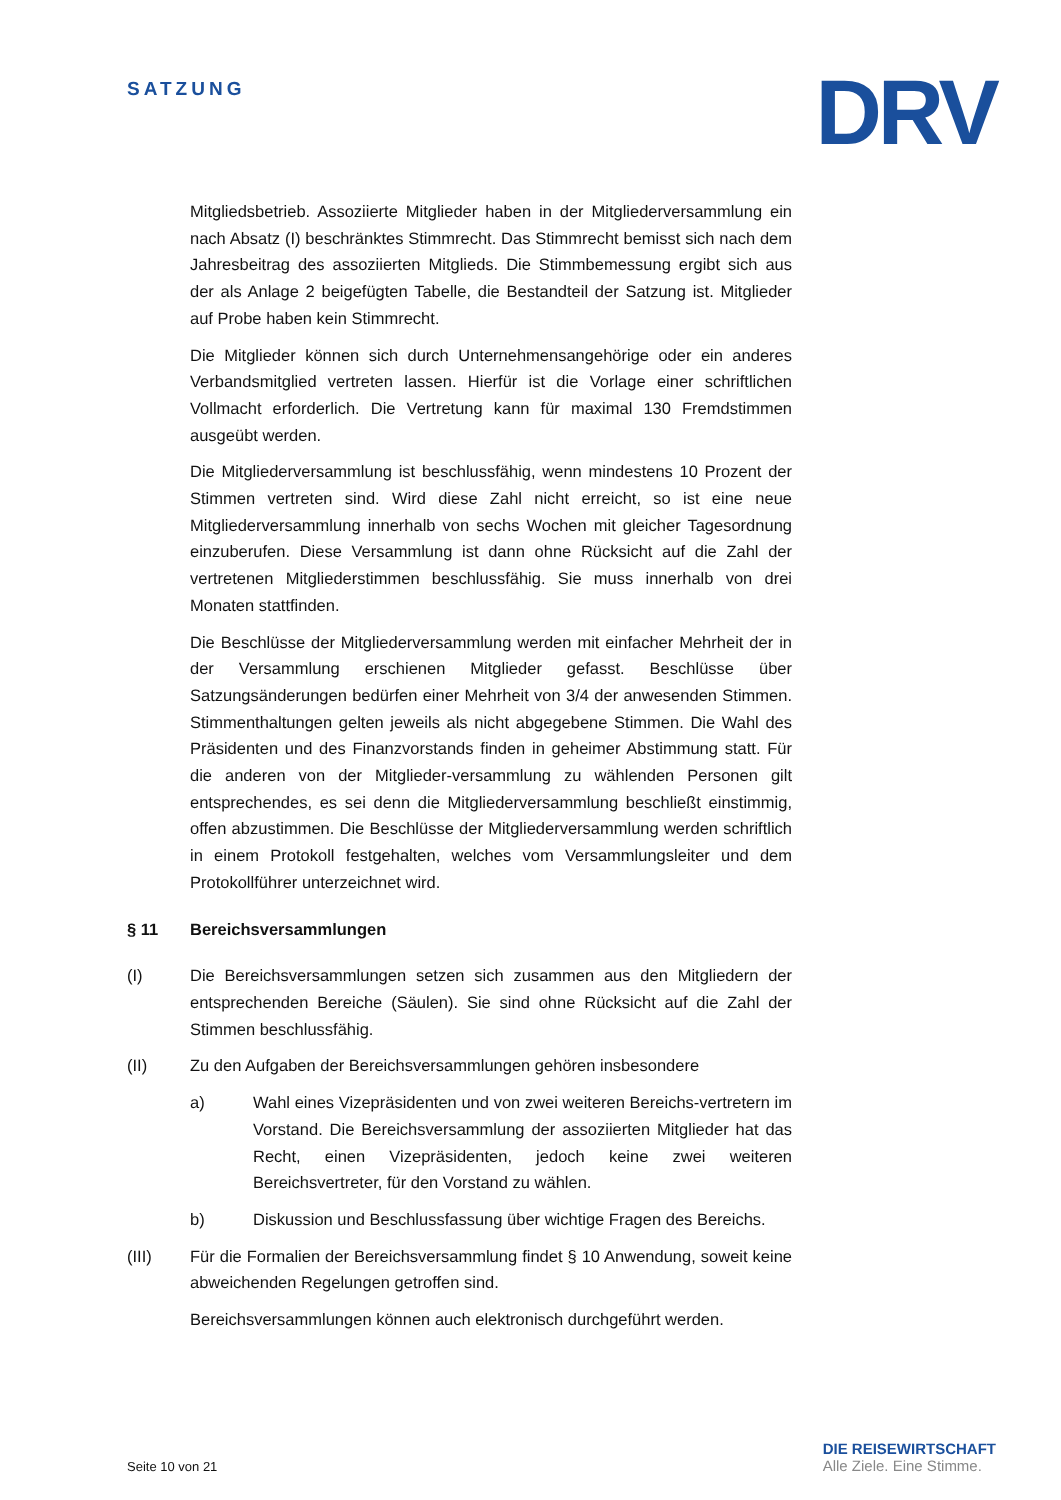SATZUNG
DRV
Mitgliedsbetrieb. Assoziierte Mitglieder haben in der Mitgliederversammlung ein nach Absatz (I) beschränktes Stimmrecht. Das Stimmrecht bemisst sich nach dem Jahresbeitrag des assoziierten Mitglieds. Die Stimmbemessung ergibt sich aus der als Anlage 2 beigefügten Tabelle, die Bestandteil der Satzung ist. Mitglieder auf Probe haben kein Stimmrecht.
Die Mitglieder können sich durch Unternehmensangehörige oder ein anderes Verbandsmitglied vertreten lassen. Hierfür ist die Vorlage einer schriftlichen Vollmacht erforderlich. Die Vertretung kann für maximal 130 Fremdstimmen ausgeübt werden.
Die Mitgliederversammlung ist beschlussfähig, wenn mindestens 10 Prozent der Stimmen vertreten sind. Wird diese Zahl nicht erreicht, so ist eine neue Mitgliederversammlung innerhalb von sechs Wochen mit gleicher Tagesordnung einzuberufen. Diese Versammlung ist dann ohne Rücksicht auf die Zahl der vertretenen Mitgliederstimmen beschlussfähig. Sie muss innerhalb von drei Monaten stattfinden.
Die Beschlüsse der Mitgliederversammlung werden mit einfacher Mehrheit der in der Versammlung erschienen Mitglieder gefasst. Beschlüsse über Satzungsänderungen bedürfen einer Mehrheit von 3/4 der anwesenden Stimmen. Stimmenthaltungen gelten jeweils als nicht abgegebene Stimmen. Die Wahl des Präsidenten und des Finanzvorstands finden in geheimer Abstimmung statt. Für die anderen von der Mitglieder-versammlung zu wählenden Personen gilt entsprechendes, es sei denn die Mitgliederversammlung beschließt einstimmig, offen abzustimmen. Die Beschlüsse der Mitgliederversammlung werden schriftlich in einem Protokoll festgehalten, welches vom Versammlungsleiter und dem Protokollführer unterzeichnet wird.
§ 11 Bereichsversammlungen
(I) Die Bereichsversammlungen setzen sich zusammen aus den Mitgliedern der entsprechenden Bereiche (Säulen). Sie sind ohne Rücksicht auf die Zahl der Stimmen beschlussfähig.
(II) Zu den Aufgaben der Bereichsversammlungen gehören insbesondere
a) Wahl eines Vizepräsidenten und von zwei weiteren Bereichs-vertretern im Vorstand. Die Bereichsversammlung der assoziierten Mitglieder hat das Recht, einen Vizepräsidenten, jedoch keine zwei weiteren Bereichsvertreter, für den Vorstand zu wählen.
b) Diskussion und Beschlussfassung über wichtige Fragen des Bereichs.
(III) Für die Formalien der Bereichsversammlung findet § 10 Anwendung, soweit keine abweichenden Regelungen getroffen sind.
Bereichsversammlungen können auch elektronisch durchgeführt werden.
Seite 10 von 21
DIE REISEWIRTSCHAFT
Alle Ziele. Eine Stimme.